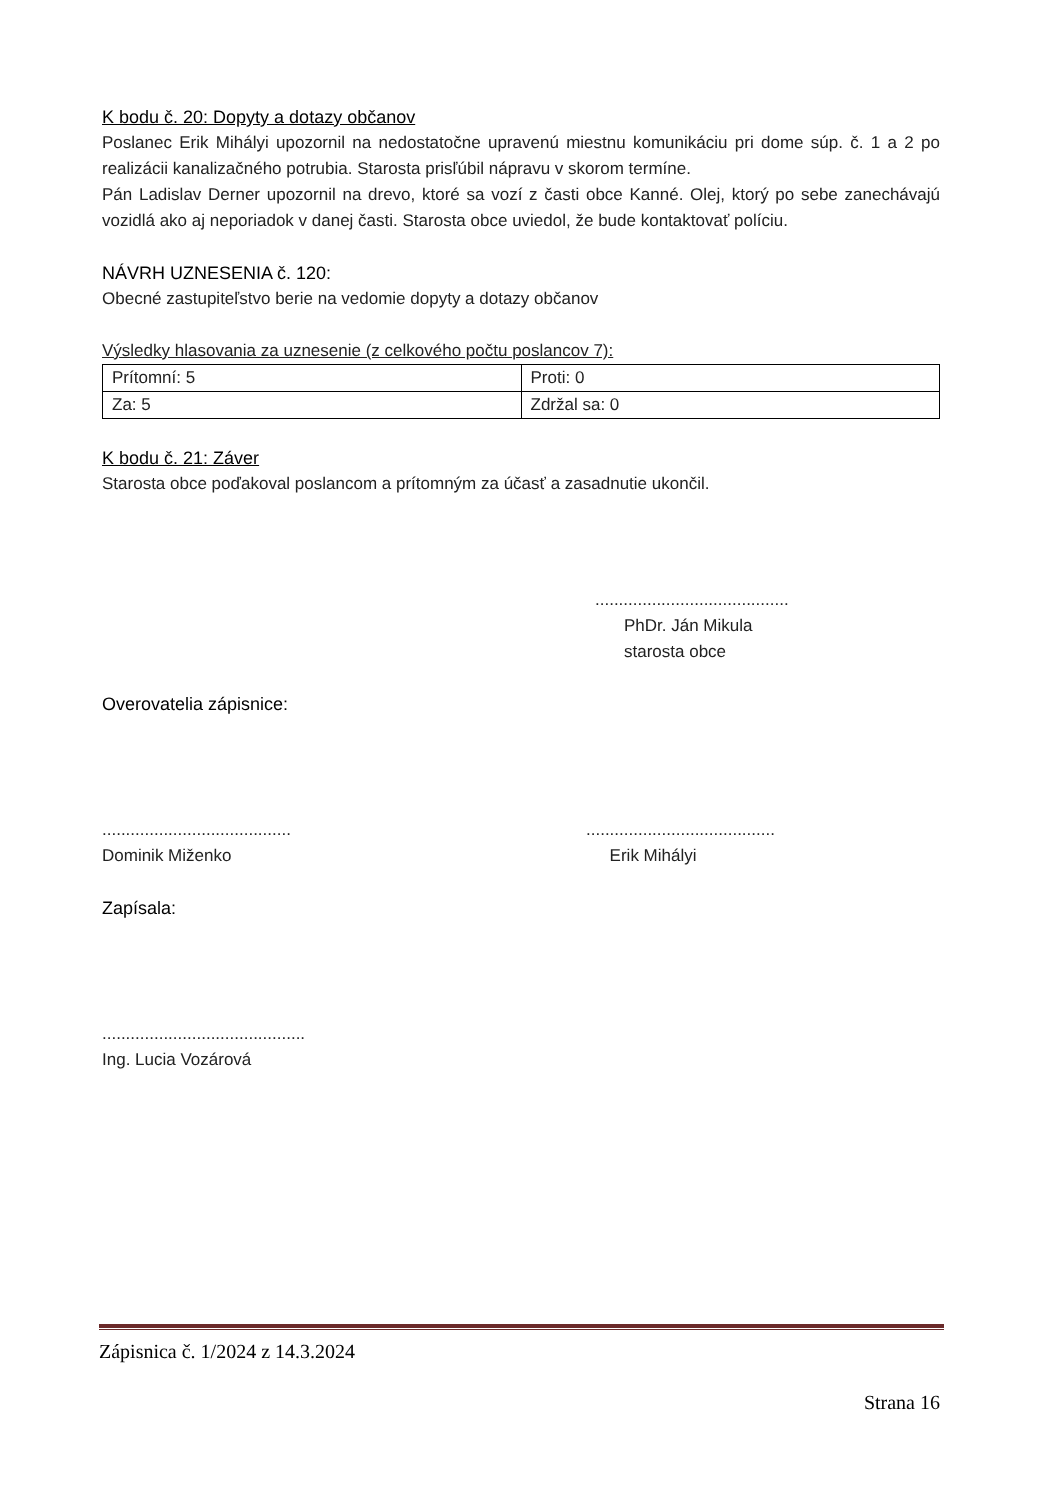K bodu č. 20: Dopyty a dotazy občanov
Poslanec Erik Mihályi upozornil na nedostatočne upravenú miestnu komunikáciu pri dome súp. č. 1 a 2 po realizácii kanalizačného potrubia. Starosta prisľúbil nápravu v skorom termíne.
Pán Ladislav Derner upozornil na drevo, ktoré sa vozí z časti obce Kanné. Olej, ktorý po sebe zanechávajú vozidlá ako aj neporiadok v danej časti. Starosta obce uviedol, že bude kontaktovať políciu.
NÁVRH UZNESENIA č. 120:
Obecné zastupiteľstvo berie na vedomie dopyty a dotazy občanov
Výsledky hlasovania za uznesenie (z celkového počtu poslancov 7):
| Prítomní: 5 | Proti: 0 |
| Za: 5 | Zdržal sa: 0 |
K bodu č. 21: Záver
Starosta obce poďakoval poslancom a prítomným za účasť a zasadnutie ukončil.
.........................................
PhDr. Ján Mikula
starosta obce
Overovatelia zápisnice:
........................................
Dominik Miženko
........................................
Erik Mihályi
Zapísala:
...........................................
Ing. Lucia Vozárová
Zápisnica č. 1/2024 z 14.3.2024
Strana 16